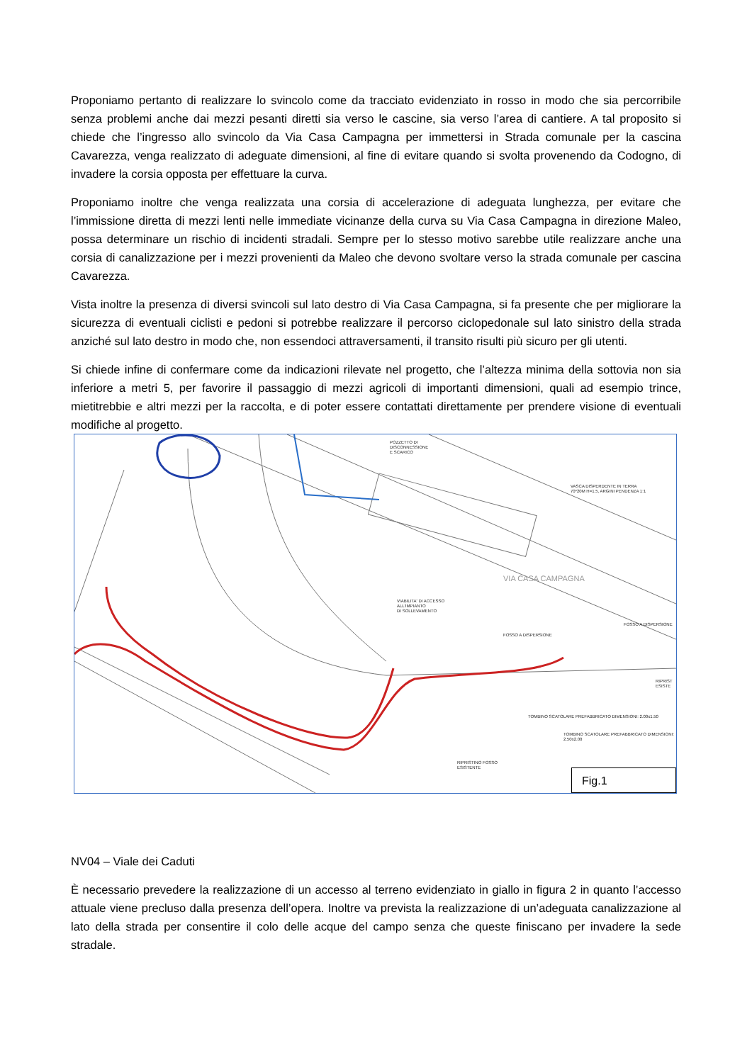Proponiamo pertanto di realizzare lo svincolo come da tracciato evidenziato in rosso in modo che sia percorribile senza problemi anche dai mezzi pesanti diretti sia verso le cascine, sia verso l’area di cantiere. A tal proposito si chiede che l’ingresso allo svincolo da Via Casa Campagna per immettersi in Strada comunale per la cascina Cavarezza, venga realizzato di adeguate dimensioni, al fine di evitare quando si svolta provenendo da Codogno, di invadere la corsia opposta per effettuare la curva.
Proponiamo inoltre che venga realizzata una corsia di accelerazione di adeguata lunghezza, per evitare che l’immissione diretta di mezzi lenti nelle immediate vicinanze della curva su Via Casa Campagna in direzione Maleo, possa determinare un rischio di incidenti stradali. Sempre per lo stesso motivo sarebbe utile realizzare anche una corsia di canalizzazione per i mezzi provenienti da Maleo che devono svoltare verso la strada comunale per cascina Cavarezza.
Vista inoltre la presenza di diversi svincoli sul lato destro di Via Casa Campagna, si fa presente che per migliorare la sicurezza di eventuali ciclisti e pedoni si potrebbe realizzare il percorso ciclopedonale sul lato sinistro della strada anziché sul lato destro in modo che, non essendoci attraversamenti, il transito risulti più sicuro per gli utenti.
Si chiede infine di confermare come da indicazioni rilevate nel progetto, che l’altezza minima della sottovia non sia inferiore a metri 5, per favorire il passaggio di mezzi agricoli di importanti dimensioni, quali ad esempio trince, mietitrebbie e altri mezzi per la raccolta, e di poter essere contattati direttamente per prendere visione di eventuali modifiche al progetto.
POZZETTO DI
DISCONNESSIONE
E SCARICO
VASCA DISPERDENTE IN TERRA
70*20M H=1.5, ARGINI PENDENZA 1:1
VIABILITA' DI ACCESSO
ALL'IMPIANTO
DI SOLLEVAMENTO
VIA CASA CAMPAGNA
FOSSO A DISPERSIONE
FOSSO A DISPERSIONE
RIPRISTINO FOSSO
ESISTENTE
TOMBINO SCATOLARE PREFABBRICATO DIMENSIONI: 2.00x1.50
TOMBINO SCATOLARE PREFABBRICATO DIMENSIONI: 2.50x2.00
RIPRIST
ESISTE
Fig.1
NV04 – Viale dei Caduti
È necessario prevedere la realizzazione di un accesso al terreno evidenziato in giallo in figura 2 in quanto l’accesso attuale viene precluso dalla presenza dell’opera. Inoltre va prevista la realizzazione di un’adeguata canalizzazione al lato della strada per consentire il colo delle acque del campo senza che queste finiscano per invadere la sede stradale.